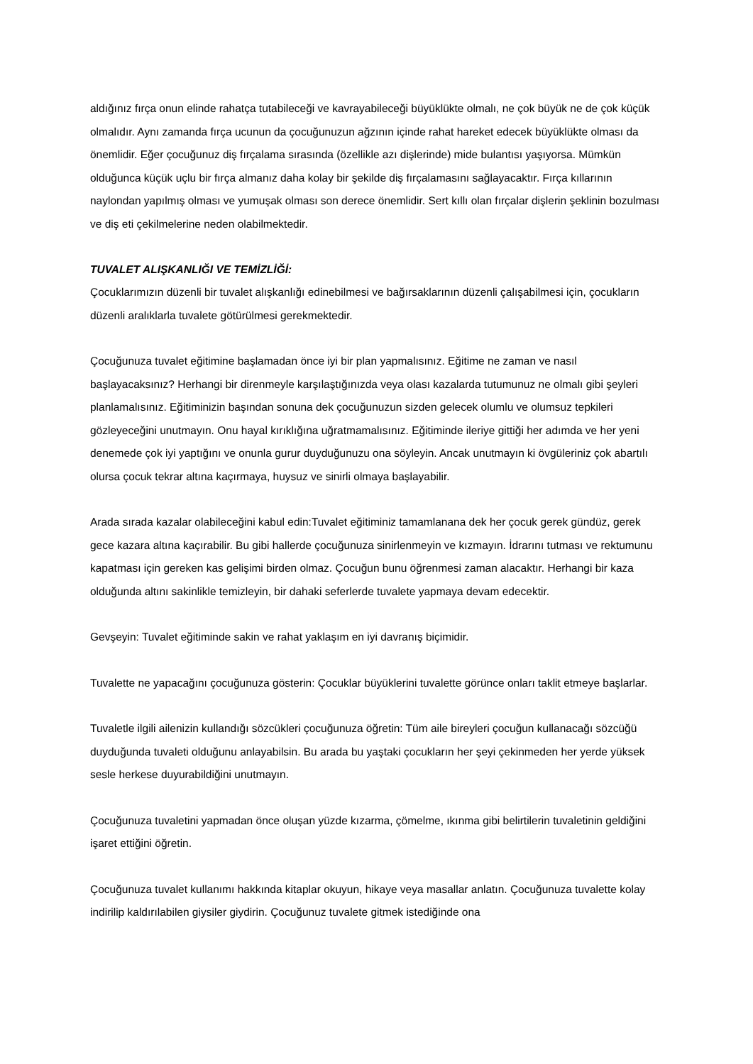aldığınız fırça onun elinde rahatça tutabileceği ve kavrayabileceği büyüklükte olmalı, ne çok büyük ne de çok küçük olmalıdır. Aynı zamanda fırça ucunun da çocuğunuzun ağzının içinde rahat hareket edecek büyüklükte olması da önemlidir. Eğer çocuğunuz diş fırçalama sırasında (özellikle azı dişlerinde) mide bulantısı yaşıyorsa. Mümkün olduğunca küçük uçlu bir fırça almanız daha kolay bir şekilde diş fırçalamasını sağlayacaktır. Fırça kıllarının naylondan yapılmış olması ve yumuşak olması son derece önemlidir. Sert kıllı olan fırçalar dişlerin şeklinin bozulması ve diş eti çekilmelerine neden olabilmektedir.
TUVALET ALIŞKANLIĞI VE TEMİZLİĞİ:
Çocuklarımızın düzenli bir tuvalet alışkanlığı edinebilmesi ve bağırsaklarının düzenli çalışabilmesi için, çocukların düzenli aralıklarla tuvalete götürülmesi gerekmektedir.
Çocuğunuza tuvalet eğitimine başlamadan önce iyi bir plan yapmalısınız. Eğitime ne zaman ve nasıl başlayacaksınız? Herhangi bir direnmeyle karşılaştığınızda veya olası kazalarda tutumunuz ne olmalı gibi şeyleri planlamalısınız. Eğitiminizin başından sonuna dek çocuğunuzun sizden gelecek olumlu ve olumsuz tepkileri gözleyeceğini unutmayın. Onu hayal kırıklığına uğratmamalısınız. Eğitiminde ileriye gittiği her adımda ve her yeni denemede çok iyi yaptığını ve onunla gurur duyduğunuzu ona söyleyin. Ancak unutmayın ki övgüleriniz çok abartılı olursa çocuk tekrar altına kaçırmaya, huysuz ve sinirli olmaya başlayabilir.
Arada sırada kazalar olabileceğini kabul edin:Tuvalet eğitiminiz tamamlanana dek her çocuk gerek gündüz, gerek gece kazara altına kaçırabilir. Bu gibi hallerde çocuğunuza sinirlenmeyin ve kızmayın. İdrarını tutması ve rektumunu kapatması için gereken kas gelişimi birden olmaz. Çocuğun bunu öğrenmesi zaman alacaktır. Herhangi bir kaza olduğunda altını sakinlikle temizleyin, bir dahaki seferlerde tuvalete yapmaya devam edecektir.
Gevşeyin: Tuvalet eğitiminde sakin ve rahat yaklaşım en iyi davranış biçimidir.
Tuvalette ne yapacağını çocuğunuza gösterin: Çocuklar büyüklerini tuvalette görünce onları taklit etmeye başlarlar.
Tuvaletle ilgili ailenizin kullandığı sözcükleri çocuğunuza öğretin: Tüm aile bireyleri çocuğun kullanacağı sözcüğü duyduğunda tuvaleti olduğunu anlayabilsin. Bu arada bu yaştaki çocukların her şeyi çekinmeden her yerde yüksek sesle herkese duyurabildiğini unutmayın.
Çocuğunuza tuvaletini yapmadan önce oluşan yüzde kızarma, çömelme, ıkınma gibi belirtilerin tuvaletinin geldiğini işaret ettiğini öğretin.
Çocuğunuza tuvalet kullanımı hakkında kitaplar okuyun, hikaye veya masallar anlatın. Çocuğunuza tuvalette kolay indirilip kaldırılabilen giysiler giydirin. Çocuğunuz tuvalete gitmek istediğinde ona